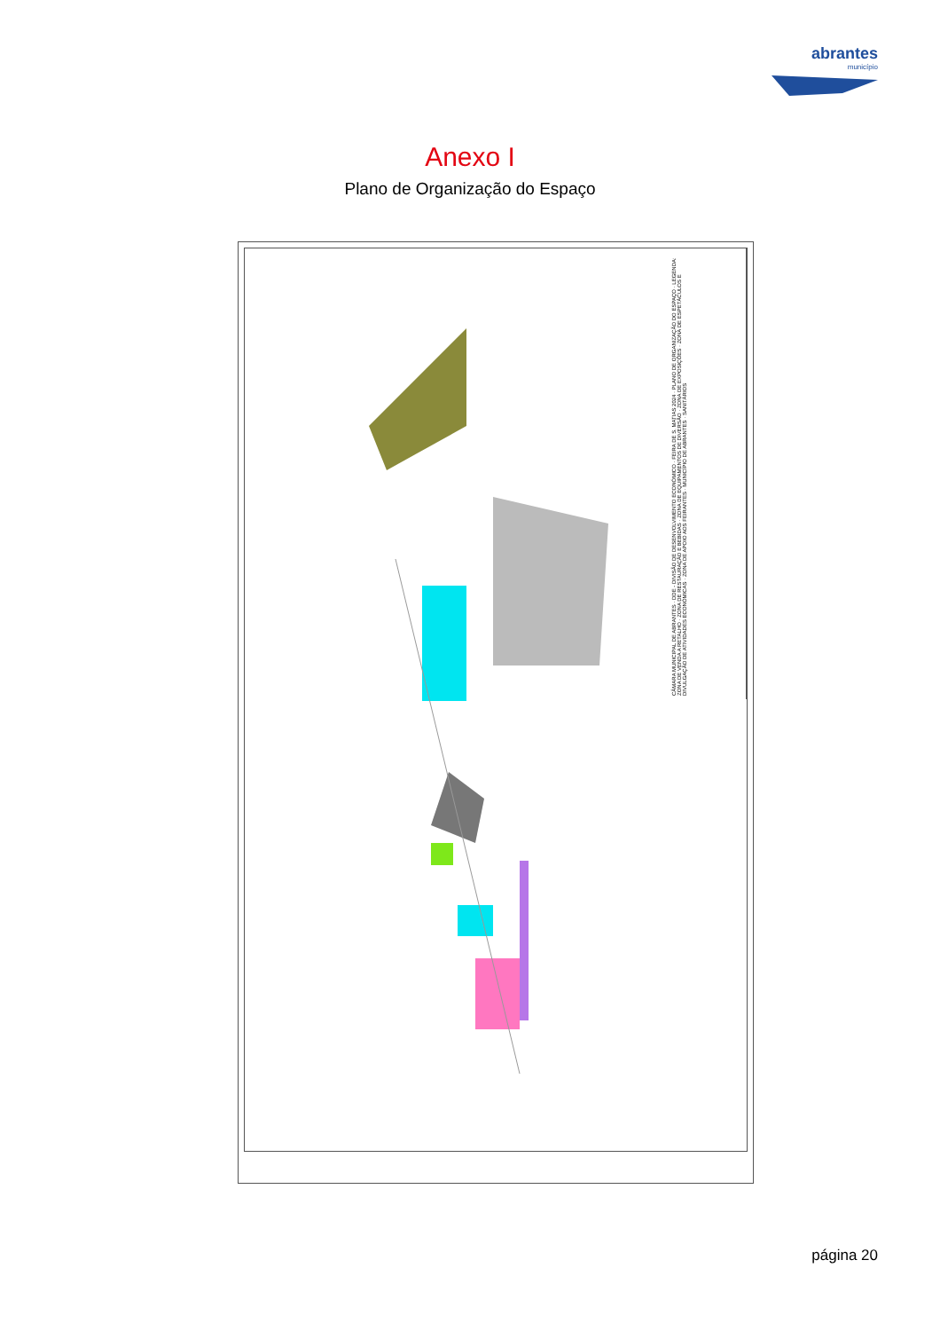abrantes
município
Anexo I
Plano de Organização do Espaço
CÂMARA MUNICIPAL DE ABRANTES · DDE - DIVISÃO DE DESENVOLVIMENTO ECONÓMICO · FEIRA DE S. MATIAS 2024 · PLANO DE ORGANIZAÇÃO DO ESPAÇO · LEGENDA: ZONA DE VENDA A RETALHO · ZONA DE RESTAURAÇÃO E BEBIDAS · ZONA DE EQUIPAMENTOS DE DIVERSÃO · ZONA DE EXPOSIÇÕES · ZONA DE ESPETÁCULOS E DIVULGAÇÃO DE ATIVIDADES ECONÓMICAS · ZONA DE APOIO AOS FEIRANTES · MUNICÍPIO DE ABRANTES · SANITÁRIOS
página 20